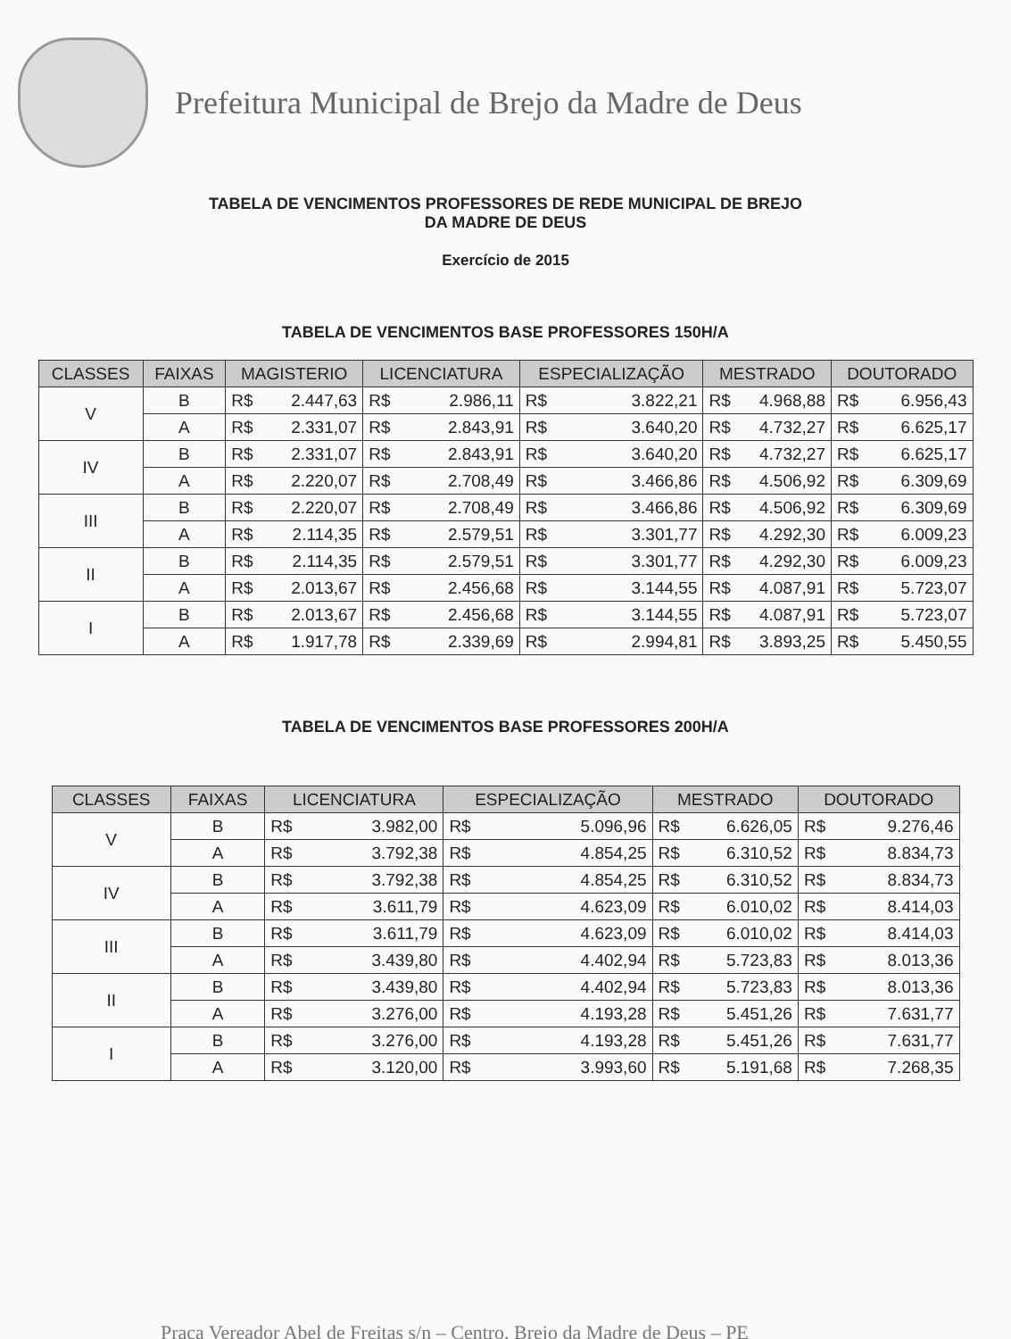Prefeitura Municipal de Brejo da Madre de Deus
TABELA DE VENCIMENTOS PROFESSORES DE REDE MUNICIPAL DE BREJO
DA MADRE DE DEUS
Exercício de 2015
TABELA DE VENCIMENTOS BASE PROFESSORES 150H/A
| CLASSES | FAIXAS | MAGISTERIO | | LICENCIATURA | | ESPECIALIZAÇÃO | | MESTRADO | | DOUTORADO | |
| --- | --- | --- | --- | --- | --- | --- | --- | --- | --- | --- | --- |
| V | B | R$ | 2.447,63 | R$ | 2.986,11 | R$ | 3.822,21 | R$ | 4.968,88 | R$ | 6.956,43 |
| | A | R$ | 2.331,07 | R$ | 2.843,91 | R$ | 3.640,20 | R$ | 4.732,27 | R$ | 6.625,17 |
| IV | B | R$ | 2.331,07 | R$ | 2.843,91 | R$ | 3.640,20 | R$ | 4.732,27 | R$ | 6.625,17 |
| | A | R$ | 2.220,07 | R$ | 2.708,49 | R$ | 3.466,86 | R$ | 4.506,92 | R$ | 6.309,69 |
| III | B | R$ | 2.220,07 | R$ | 2.708,49 | R$ | 3.466,86 | R$ | 4.506,92 | R$ | 6.309,69 |
| | A | R$ | 2.114,35 | R$ | 2.579,51 | R$ | 3.301,77 | R$ | 4.292,30 | R$ | 6.009,23 |
| II | B | R$ | 2.114,35 | R$ | 2.579,51 | R$ | 3.301,77 | R$ | 4.292,30 | R$ | 6.009,23 |
| | A | R$ | 2.013,67 | R$ | 2.456,68 | R$ | 3.144,55 | R$ | 4.087,91 | R$ | 5.723,07 |
| I | B | R$ | 2.013,67 | R$ | 2.456,68 | R$ | 3.144,55 | R$ | 4.087,91 | R$ | 5.723,07 |
| | A | R$ | 1.917,78 | R$ | 2.339,69 | R$ | 2.994,81 | R$ | 3.893,25 | R$ | 5.450,55 |
TABELA DE VENCIMENTOS BASE PROFESSORES 200H/A
| CLASSES | FAIXAS | LICENCIATURA | | ESPECIALIZAÇÃO | | MESTRADO | | DOUTORADO | |
| --- | --- | --- | --- | --- | --- | --- | --- | --- | --- |
| V | B | R$ | 3.982,00 | R$ | 5.096,96 | R$ | 6.626,05 | R$ | 9.276,46 |
| | A | R$ | 3.792,38 | R$ | 4.854,25 | R$ | 6.310,52 | R$ | 8.834,73 |
| IV | B | R$ | 3.792,38 | R$ | 4.854,25 | R$ | 6.310,52 | R$ | 8.834,73 |
| | A | R$ | 3.611,79 | R$ | 4.623,09 | R$ | 6.010,02 | R$ | 8.414,03 |
| III | B | R$ | 3.611,79 | R$ | 4.623,09 | R$ | 6.010,02 | R$ | 8.414,03 |
| | A | R$ | 3.439,80 | R$ | 4.402,94 | R$ | 5.723,83 | R$ | 8.013,36 |
| II | B | R$ | 3.439,80 | R$ | 4.402,94 | R$ | 5.723,83 | R$ | 8.013,36 |
| | A | R$ | 3.276,00 | R$ | 4.193,28 | R$ | 5.451,26 | R$ | 7.631,77 |
| I | B | R$ | 3.276,00 | R$ | 4.193,28 | R$ | 5.451,26 | R$ | 7.631,77 |
| | A | R$ | 3.120,00 | R$ | 3.993,60 | R$ | 5.191,68 | R$ | 7.268,35 |
Praça Vereador Abel de Freitas s/n – Centro, Brejo da Madre de Deus – PE